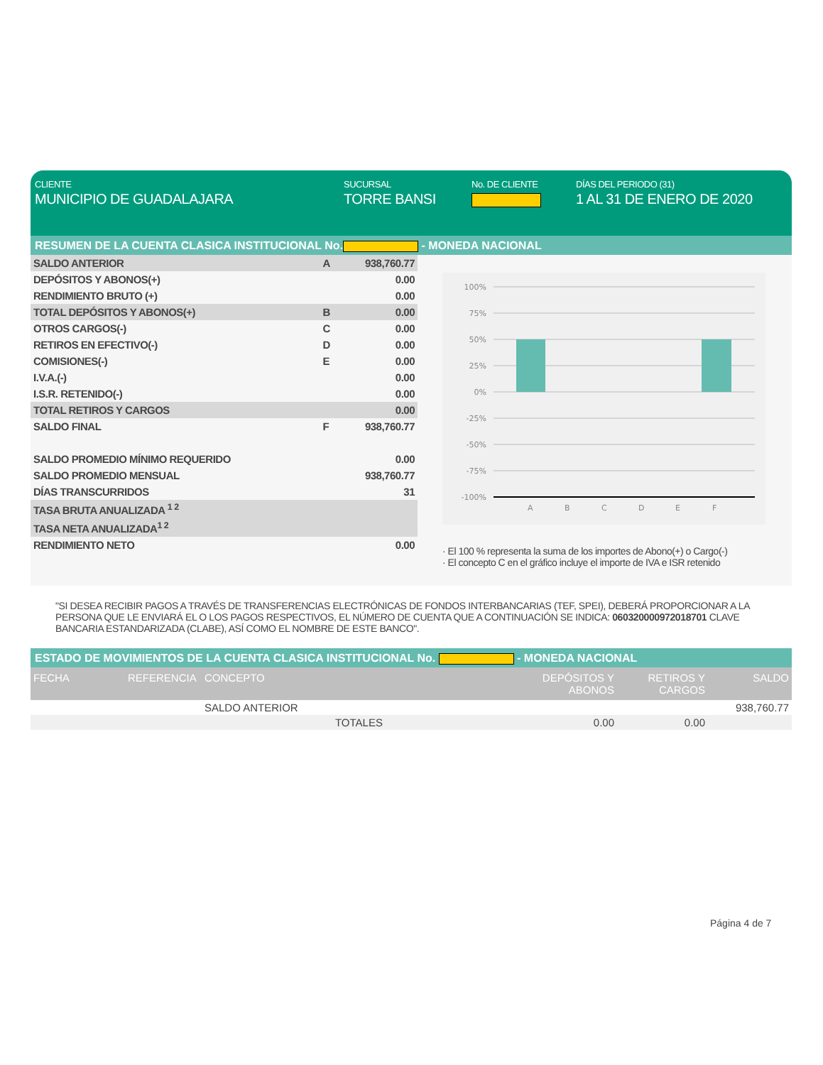CLIENTE
MUNICIPIO DE GUADALAJARA
SUCURSAL
TORRE BANSI
No. DE CLIENTE DÍAS DEL PERIODO (31)
1 AL 31 DE ENERO DE 2020
RESUMEN DE LA CUENTA CLASICA INSTITUCIONAL No. - MONEDA NACIONAL
| SALDO ANTERIOR | A | 938,760.77 |
| DEPÓSITOS Y ABONOS(+) | | 0.00 |
| RENDIMIENTO BRUTO (+) | | 0.00 |
| TOTAL DEPÓSITOS Y ABONOS(+) | B | 0.00 |
| OTROS CARGOS(-) | C | 0.00 |
| RETIROS EN EFECTIVO(-) | D | 0.00 |
| COMISIONES(-) | E | 0.00 |
| I.V.A.(-) | | 0.00 |
| I.S.R. RETENIDO(-) | | 0.00 |
| TOTAL RETIROS Y CARGOS | | 0.00 |
| SALDO FINAL | F | 938,760.77 |
| SALDO PROMEDIO MÍNIMO REQUERIDO | | 0.00 |
| SALDO PROMEDIO MENSUAL | | 938,760.77 |
| DÍAS TRANSCURRIDOS | | 31 |
| TASA BRUTA ANUALIZADA <sup>1 2</sup> | | |
| TASA NETA ANUALIZADA<sup>1 2</sup> | | |
| RENDIMIENTO NETO | | 0.00 |
100%
75%
50%
25%
0%
-25%
-50%
-75%
-100%
A
B
C
D
E
F
· El 100 % representa la suma de los importes de Abono(+) o Cargo(-)
· El concepto C en el gráfico incluye el importe de IVA e ISR retenido
"SI DESEA RECIBIR PAGOS A TRAVÉS DE TRANSFERENCIAS ELECTRÓNICAS DE FONDOS INTERBANCARIAS (TEF, SPEI), DEBERÁ PROPORCIONAR A LA PERSONA QUE LE ENVIARÁ EL O LOS PAGOS RESPECTIVOS, EL NÚMERO DE CUENTA QUE A CONTINUACIÓN SE INDICA: 060320000972018701 CLAVE BANCARIA ESTANDARIZADA (CLABE), ASÍ COMO EL NOMBRE DE ESTE BANCO".
ESTADO DE MOVIMIENTOS DE LA CUENTA CLASICA INSTITUCIONAL No. - MONEDA NACIONAL
| FECHA | REFERENCIA | CONCEPTO | DEPÓSITOS Y ABONOS | RETIROS Y CARGOS | SALDO |
| --- | --- | --- | --- | --- | --- |
| | | SALDO ANTERIOR | | | 938,760.77 |
| | | TOTALES | 0.00 | 0.00 | |
Página 4 de 7